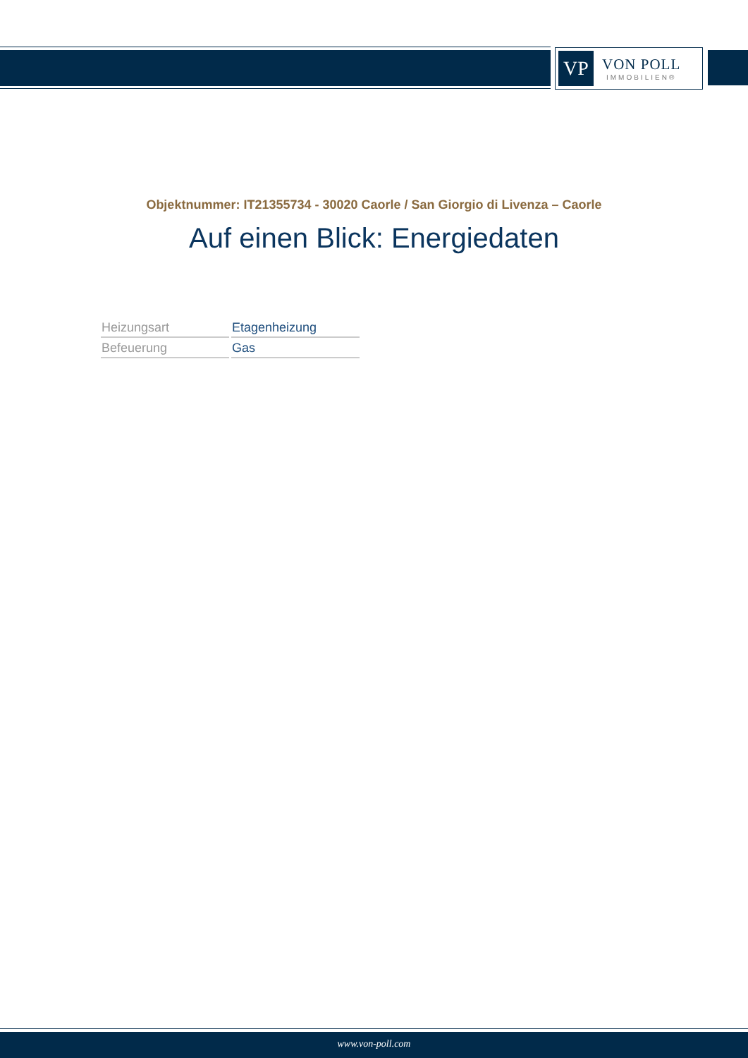VP
VON POLL
IMMOBILIEN®
Objektnummer: IT21355734 - 30020 Caorle / San Giorgio di Livenza – Caorle
Auf einen Blick: Energiedaten
| Heizungsart | Etagenheizung |
| Befeuerung | Gas |
www.von-poll.com